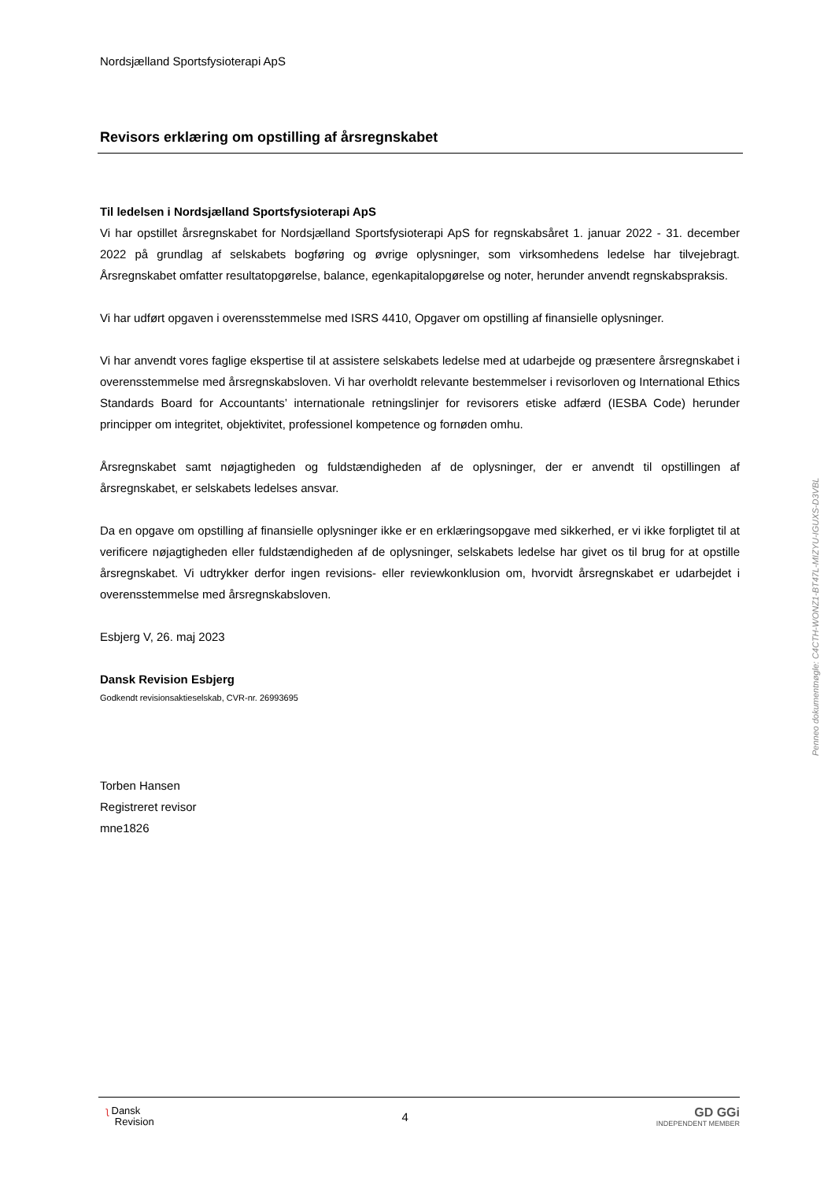Nordsjælland Sportsfysioterapi ApS
Revisors erklæring om opstilling af årsregnskabet
Til ledelsen i Nordsjælland Sportsfysioterapi ApS
Vi har opstillet årsregnskabet for Nordsjælland Sportsfysioterapi ApS for regnskabsåret 1. januar 2022 - 31. december 2022 på grundlag af selskabets bogføring og øvrige oplysninger, som virksomhedens ledelse har tilvejebragt. Årsregnskabet omfatter resultatopgørelse, balance, egenkapitalopgørelse og noter, herunder anvendt regnskabspraksis.
Vi har udført opgaven i overensstemmelse med ISRS 4410, Opgaver om opstilling af finansielle oplysninger.
Vi har anvendt vores faglige ekspertise til at assistere selskabets ledelse med at udarbejde og præsentere årsregnskabet i overensstemmelse med årsregnskabsloven. Vi har overholdt relevante bestemmelser i revisorloven og International Ethics Standards Board for Accountants’ internationale retningslinjer for revisorers etiske adfærd (IESBA Code) herunder principper om integritet, objektivitet, professionel kompetence og fornøden omhu.
Årsregnskabet samt nøjagtigheden og fuldstændigheden af de oplysninger, der er anvendt til opstillingen af årsregnskabet, er selskabets ledelses ansvar.
Da en opgave om opstilling af finansielle oplysninger ikke er en erklæringsopgave med sikkerhed, er vi ikke forpligtet til at verificere nøjagtigheden eller fuldstændigheden af de oplysninger, selskabets ledelse har givet os til brug for at opstille årsregnskabet. Vi udtrykker derfor ingen revisions- eller reviewkonklusion om, hvorvidt årsregnskabet er udarbejdet i overensstemmelse med årsregnskabsloven.
Esbjerg V, 26. maj 2023
Dansk Revision Esbjerg
Godkendt revisionsaktieselskab, CVR-nr. 26993695
Torben Hansen
Registreret revisor
mne1826
Penneo dokumentnøgle: C4CTH-WONZ1-BT47L-MIZYU-IGUXS-D3VBL
ʅ Dansk
Revision
4
GD GGi
INDEPENDENT MEMBER